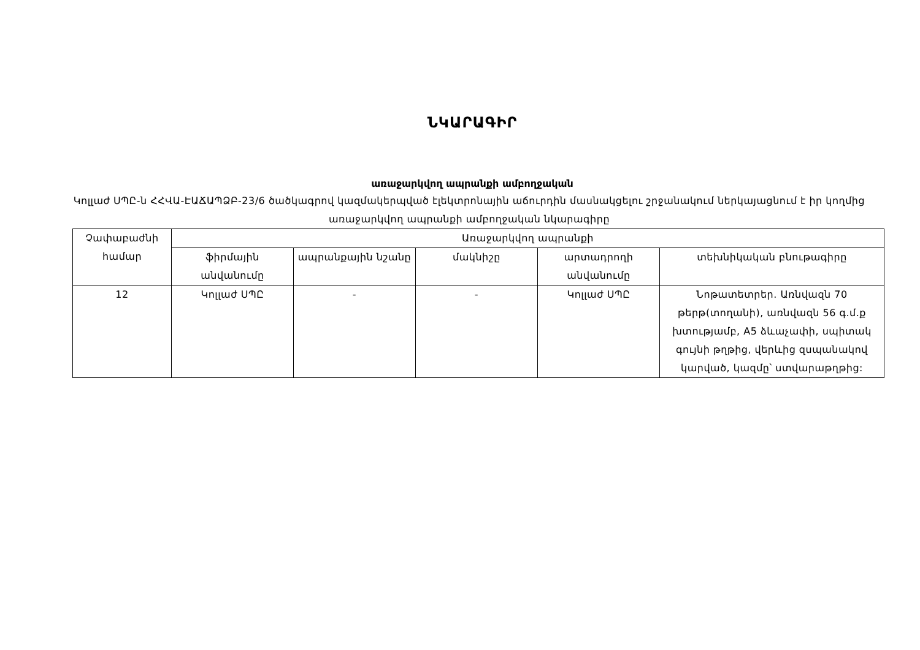ՆԿԱՐԱԳԻՐ
առաջարկվող ապրանքի ամբողջական
Կոլլաժ ՍՊԸ-ն ՀՀՎԱ-ԷԱՃԱՊՁԲ-23/6 ծածկագրով կազմակերպված էլեկտրոնային աճուրդին մասնակցելու շրջանակում ներկայացնում է իր կողմից առաջարկվող ապրանքի ամբողջական նկարագիրը
| Չափաբաժնի համար | Առաջարկվող ապրանքի | | | | |
| --- | --- | --- | --- | --- | --- |
| | ֆիրմային անվանումը | ապրանքային նշանը | մակնիշը | արտադրողի անվանումը | տեխնիկական բնութագիրը |
| 12 | Կոլլաժ ՍՊԸ | - | - | Կոլլաժ ՍՊԸ | Նոթատետրեր. Առնվազն 70 թերթ(տողանի), առնվազն 56 գ.մ.ք խտությամբ, A5 ձևաչափի, սպիտակ գույնի թղթից, վերևից զսպանակով կարված, կազմը՝ ստվարաթղթից: |